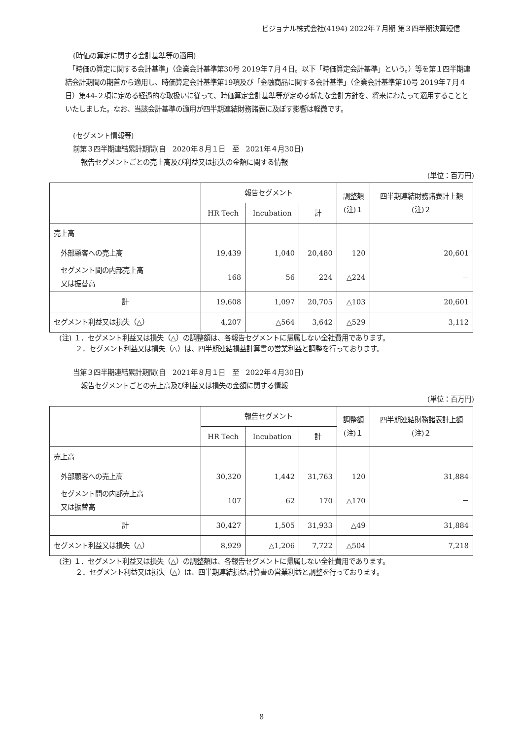ビジョナル株式会社(4194) 2022年７月期 第３四半期決算短信
(時価の算定に関する会計基準等の適用)
　「時価の算定に関する会計基準」（企業会計基準第30号 2019年７月４日。以下「時価算定会計基準」という。）等を第１四半期連結会計期間の期首から適用し、時価算定会計基準第19項及び「金融商品に関する会計基準」（企業会計基準第10号 2019年７月４日）第44-２項に定める経過的な取扱いに従って、時価算定会計基準等が定める新たな会計方針を、将来にわたって適用することといたしました。なお、当該会計基準の適用が四半期連結財務諸表に及ぼす影響は軽微です。
(セグメント情報等)
前第３四半期連結累計期間(自　2020年８月１日　至　2021年４月30日)
報告セグメントごとの売上高及び利益又は損失の金額に関する情報
(単位：百万円)
| | 報告セグメント | | | 調整額 (注)１ | 四半期連結財務諸表計上額 (注)２ |
| --- | --- | --- | --- | --- | --- |
| | HR Tech | Incubation | 計 | | |
| 売上高 | | | | | |
| 外部顧客への売上高 | 19,439 | 1,040 | 20,480 | 120 | 20,601 |
| セグメント間の内部売上高 又は振替高 | 168 | 56 | 224 | △224 | － |
| 計 | 19,608 | 1,097 | 20,705 | △103 | 20,601 |
| セグメント利益又は損失（△） | 4,207 | △564 | 3,642 | △529 | 3,112 |
(注) １．セグメント利益又は損失（△）の調整額は、各報告セグメントに帰属しない全社費用であります。
　　 ２．セグメント利益又は損失（△）は、四半期連結損益計算書の営業利益と調整を行っております。
当第３四半期連結累計期間(自　2021年８月１日　至　2022年４月30日)
報告セグメントごとの売上高及び利益又は損失の金額に関する情報
(単位：百万円)
| | 報告セグメント | | | 調整額 (注)１ | 四半期連結財務諸表計上額 (注)２ |
| --- | --- | --- | --- | --- | --- |
| | HR Tech | Incubation | 計 | | |
| 売上高 | | | | | |
| 外部顧客への売上高 | 30,320 | 1,442 | 31,763 | 120 | 31,884 |
| セグメント間の内部売上高 又は振替高 | 107 | 62 | 170 | △170 | － |
| 計 | 30,427 | 1,505 | 31,933 | △49 | 31,884 |
| セグメント利益又は損失（△） | 8,929 | △1,206 | 7,722 | △504 | 7,218 |
(注) １．セグメント利益又は損失（△）の調整額は、各報告セグメントに帰属しない全社費用であります。
　　 ２．セグメント利益又は損失（△）は、四半期連結損益計算書の営業利益と調整を行っております。
8